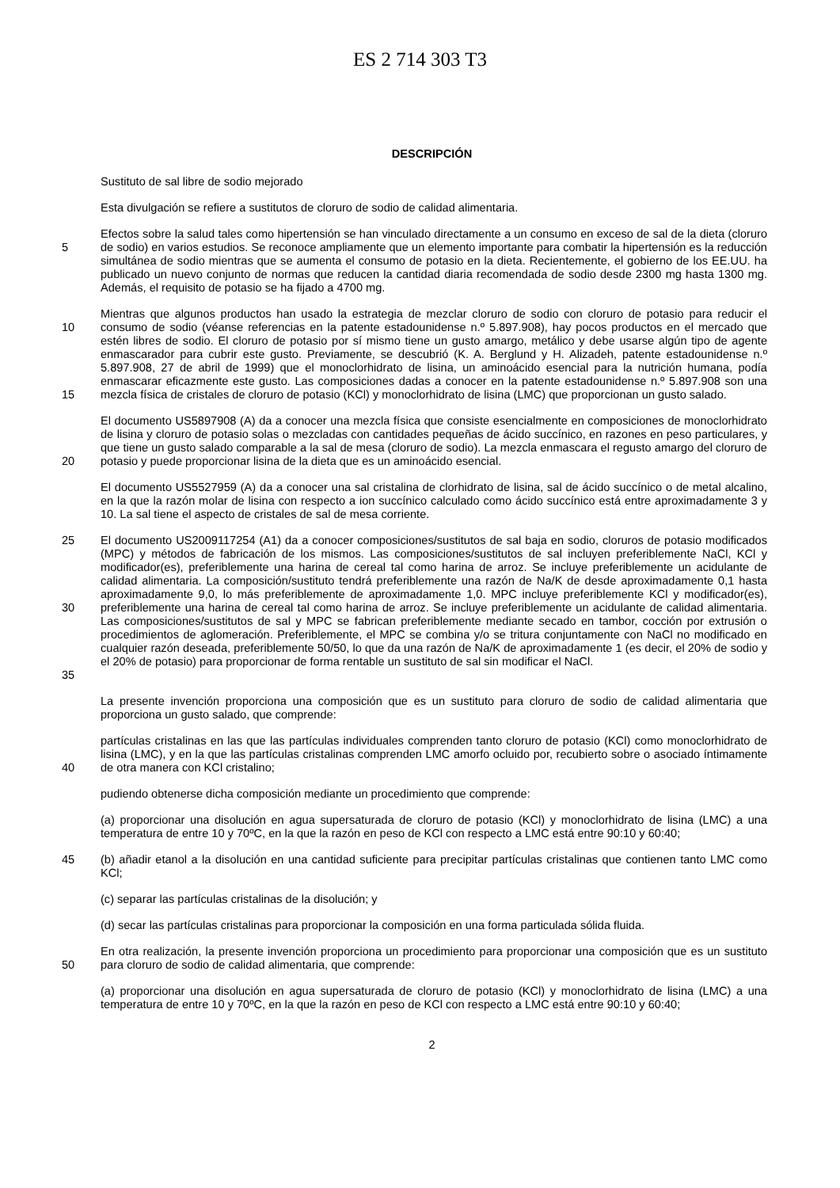ES 2 714 303 T3
DESCRIPCIÓN
Sustituto de sal libre de sodio mejorado
Esta divulgación se refiere a sustitutos de cloruro de sodio de calidad alimentaria.
5
Efectos sobre la salud tales como hipertensión se han vinculado directamente a un consumo en exceso de sal de la dieta (cloruro de sodio) en varios estudios. Se reconoce ampliamente que un elemento importante para combatir la hipertensión es la reducción simultánea de sodio mientras que se aumenta el consumo de potasio en la dieta. Recientemente, el gobierno de los EE.UU. ha publicado un nuevo conjunto de normas que reducen la cantidad diaria recomendada de sodio desde 2300 mg hasta 1300 mg. Además, el requisito de potasio se ha fijado a 4700 mg.
10
15
Mientras que algunos productos han usado la estrategia de mezclar cloruro de sodio con cloruro de potasio para reducir el consumo de sodio (véanse referencias en la patente estadounidense n.º 5.897.908), hay pocos productos en el mercado que estén libres de sodio. El cloruro de potasio por sí mismo tiene un gusto amargo, metálico y debe usarse algún tipo de agente enmascarador para cubrir este gusto. Previamente, se descubrió (K. A. Berglund y H. Alizadeh, patente estadounidense n.º 5.897.908, 27 de abril de 1999) que el monoclorhidrato de lisina, un aminoácido esencial para la nutrición humana, podía enmascarar eficazmente este gusto. Las composiciones dadas a conocer en la patente estadounidense n.º 5.897.908 son una mezcla física de cristales de cloruro de potasio (KCl) y monoclorhidrato de lisina (LMC) que proporcionan un gusto salado.
20
El documento US5897908 (A) da a conocer una mezcla física que consiste esencialmente en composiciones de monoclorhidrato de lisina y cloruro de potasio solas o mezcladas con cantidades pequeñas de ácido succínico, en razones en peso particulares, y que tiene un gusto salado comparable a la sal de mesa (cloruro de sodio). La mezcla enmascara el regusto amargo del cloruro de potasio y puede proporcionar lisina de la dieta que es un aminoácido esencial.
El documento US5527959 (A) da a conocer una sal cristalina de clorhidrato de lisina, sal de ácido succínico o de metal alcalino, en la que la razón molar de lisina con respecto a ion succínico calculado como ácido succínico está entre aproximadamente 3 y 10. La sal tiene el aspecto de cristales de sal de mesa corriente.
25
30
35
El documento US2009117254 (A1) da a conocer composiciones/sustitutos de sal baja en sodio, cloruros de potasio modificados (MPC) y métodos de fabricación de los mismos. Las composiciones/sustitutos de sal incluyen preferiblemente NaCl, KCl y modificador(es), preferiblemente una harina de cereal tal como harina de arroz. Se incluye preferiblemente un acidulante de calidad alimentaria. La composición/sustituto tendrá preferiblemente una razón de Na/K de desde aproximadamente 0,1 hasta aproximadamente 9,0, lo más preferiblemente de aproximadamente 1,0. MPC incluye preferiblemente KCl y modificador(es), preferiblemente una harina de cereal tal como harina de arroz. Se incluye preferiblemente un acidulante de calidad alimentaria. Las composiciones/sustitutos de sal y MPC se fabrican preferiblemente mediante secado en tambor, cocción por extrusión o procedimientos de aglomeración. Preferiblemente, el MPC se combina y/o se tritura conjuntamente con NaCl no modificado en cualquier razón deseada, preferiblemente 50/50, lo que da una razón de Na/K de aproximadamente 1 (es decir, el 20% de sodio y el 20% de potasio) para proporcionar de forma rentable un sustituto de sal sin modificar el NaCl.
La presente invención proporciona una composición que es un sustituto para cloruro de sodio de calidad alimentaria que proporciona un gusto salado, que comprende:
40
partículas cristalinas en las que las partículas individuales comprenden tanto cloruro de potasio (KCl) como monoclorhidrato de lisina (LMC), y en la que las partículas cristalinas comprenden LMC amorfo ocluido por, recubierto sobre o asociado íntimamente de otra manera con KCl cristalino;
pudiendo obtenerse dicha composición mediante un procedimiento que comprende:
(a) proporcionar una disolución en agua supersaturada de cloruro de potasio (KCl) y monoclorhidrato de lisina (LMC) a una temperatura de entre 10 y 70ºC, en la que la razón en peso de KCl con respecto a LMC está entre 90:10 y 60:40;
45
(b) añadir etanol a la disolución en una cantidad suficiente para precipitar partículas cristalinas que contienen tanto LMC como KCl;
(c) separar las partículas cristalinas de la disolución; y
(d) secar las partículas cristalinas para proporcionar la composición en una forma particulada sólida fluida.
50
En otra realización, la presente invención proporciona un procedimiento para proporcionar una composición que es un sustituto para cloruro de sodio de calidad alimentaria, que comprende:
(a) proporcionar una disolución en agua supersaturada de cloruro de potasio (KCl) y monoclorhidrato de lisina (LMC) a una temperatura de entre 10 y 70ºC, en la que la razón en peso de KCl con respecto a LMC está entre 90:10 y 60:40;
2